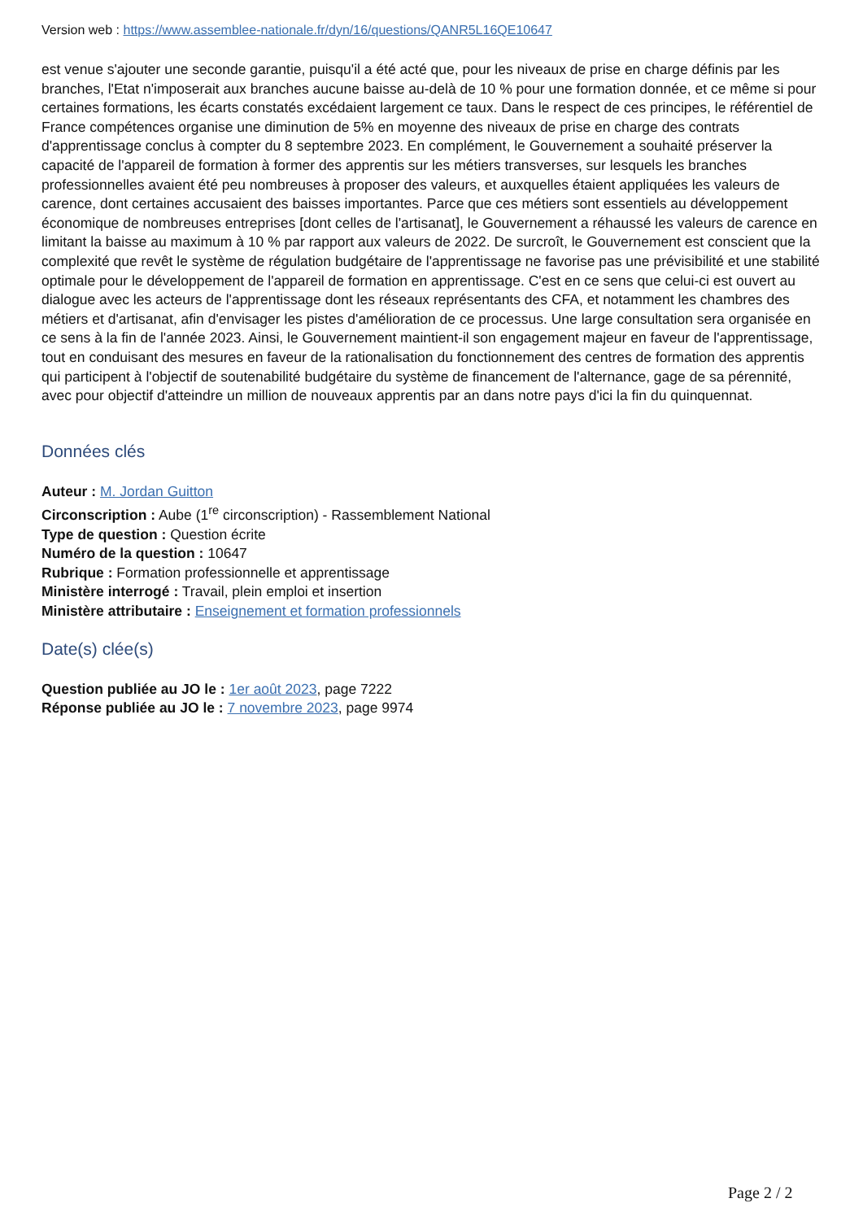Version web : https://www.assemblee-nationale.fr/dyn/16/questions/QANR5L16QE10647
est venue s'ajouter une seconde garantie, puisqu'il a été acté que, pour les niveaux de prise en charge définis par les branches, l'Etat n'imposerait aux branches aucune baisse au-delà de 10 % pour une formation donnée, et ce même si pour certaines formations, les écarts constatés excédaient largement ce taux. Dans le respect de ces principes, le référentiel de France compétences organise une diminution de 5% en moyenne des niveaux de prise en charge des contrats d'apprentissage conclus à compter du 8 septembre 2023. En complément, le Gouvernement a souhaité préserver la capacité de l'appareil de formation à former des apprentis sur les métiers transverses, sur lesquels les branches professionnelles avaient été peu nombreuses à proposer des valeurs, et auxquelles étaient appliquées les valeurs de carence, dont certaines accusaient des baisses importantes. Parce que ces métiers sont essentiels au développement économique de nombreuses entreprises [dont celles de l'artisanat], le Gouvernement a réhaussé les valeurs de carence en limitant la baisse au maximum à 10 % par rapport aux valeurs de 2022. De surcroît, le Gouvernement est conscient que la complexité que revêt le système de régulation budgétaire de l'apprentissage ne favorise pas une prévisibilité et une stabilité optimale pour le développement de l'appareil de formation en apprentissage. C'est en ce sens que celui-ci est ouvert au dialogue avec les acteurs de l'apprentissage dont les réseaux représentants des CFA, et notamment les chambres des métiers et d'artisanat, afin d'envisager les pistes d'amélioration de ce processus. Une large consultation sera organisée en ce sens à la fin de l'année 2023. Ainsi, le Gouvernement maintient-il son engagement majeur en faveur de l'apprentissage, tout en conduisant des mesures en faveur de la rationalisation du fonctionnement des centres de formation des apprentis qui participent à l'objectif de soutenabilité budgétaire du système de financement de l'alternance, gage de sa pérennité, avec pour objectif d'atteindre un million de nouveaux apprentis par an dans notre pays d'ici la fin du quinquennat.
Données clés
Auteur : M. Jordan Guitton
Circonscription : Aube (1<sup>re</sup> circonscription) - Rassemblement National
Type de question : Question écrite
Numéro de la question : 10647
Rubrique : Formation professionnelle et apprentissage
Ministère interrogé : Travail, plein emploi et insertion
Ministère attributaire : Enseignement et formation professionnels
Date(s) clée(s)
Question publiée au JO le : 1er août 2023, page 7222
Réponse publiée au JO le : 7 novembre 2023, page 9974
Page 2 / 2